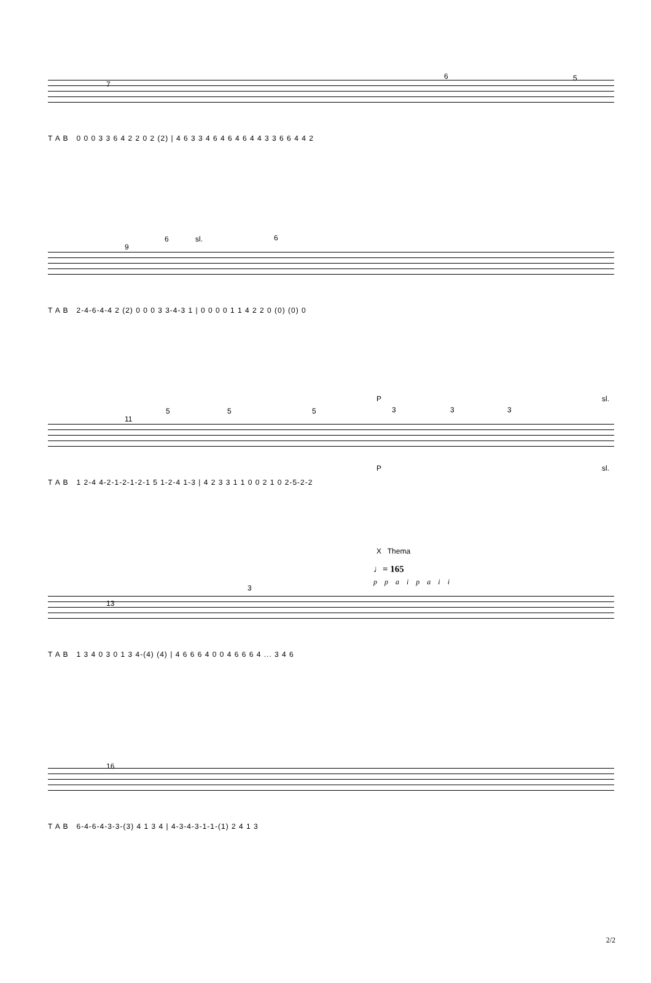7
6 5
T A B 0 0 0 3 3 6 4 2 2 0 2 (2) | 4 6 3 3 4 6 4 6 4 6 4 4 3 3 6 6 4 4 2
9
6 sl. 6
T A B 2-4-6-4-4 2 (2) 0 0 0 3 3-4-3 1 | 0 0 0 0 1 1 4 2 2 0 (0) (0) 0
P sl.
11
5 5 5 3 3 3
P sl.
T A B 1 2-4 4-2-1-2-1-2-1 5 1-2-4 1-3 | 4 2 3 3 1 1 0 0 2 1 0 2-5-2-2
X Thema
♩= 165
p p a i p a i i
13
3
T A B 1 3 4 0 3 0 1 3 4-(4) (4) | 4 6 6 6 4 0 0 4 6 6 6 4 ... 3 4 6
16
T A B 6-4-6-4-3-3-(3) 4 1 3 4 | 4-3-4-3-1-1-(1) 2 4 1 3
2/2